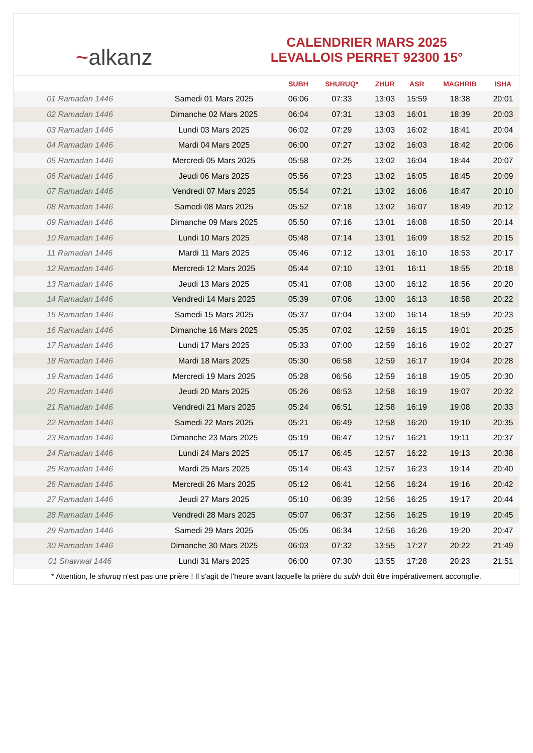~alkanz
CALENDRIER MARS 2025
LEVALLOIS PERRET 92300 15°
| | | SUBH | SHURUQ* | ZHUR | ASR | MAGHRIB | ISHA |
| --- | --- | --- | --- | --- | --- | --- | --- |
| 01 Ramadan 1446 | Samedi 01 Mars 2025 | 06:06 | 07:33 | 13:03 | 15:59 | 18:38 | 20:01 |
| 02 Ramadan 1446 | Dimanche 02 Mars 2025 | 06:04 | 07:31 | 13:03 | 16:01 | 18:39 | 20:03 |
| 03 Ramadan 1446 | Lundi 03 Mars 2025 | 06:02 | 07:29 | 13:03 | 16:02 | 18:41 | 20:04 |
| 04 Ramadan 1446 | Mardi 04 Mars 2025 | 06:00 | 07:27 | 13:02 | 16:03 | 18:42 | 20:06 |
| 05 Ramadan 1446 | Mercredi 05 Mars 2025 | 05:58 | 07:25 | 13:02 | 16:04 | 18:44 | 20:07 |
| 06 Ramadan 1446 | Jeudi 06 Mars 2025 | 05:56 | 07:23 | 13:02 | 16:05 | 18:45 | 20:09 |
| 07 Ramadan 1446 | Vendredi 07 Mars 2025 | 05:54 | 07:21 | 13:02 | 16:06 | 18:47 | 20:10 |
| 08 Ramadan 1446 | Samedi 08 Mars 2025 | 05:52 | 07:18 | 13:02 | 16:07 | 18:49 | 20:12 |
| 09 Ramadan 1446 | Dimanche 09 Mars 2025 | 05:50 | 07:16 | 13:01 | 16:08 | 18:50 | 20:14 |
| 10 Ramadan 1446 | Lundi 10 Mars 2025 | 05:48 | 07:14 | 13:01 | 16:09 | 18:52 | 20:15 |
| 11 Ramadan 1446 | Mardi 11 Mars 2025 | 05:46 | 07:12 | 13:01 | 16:10 | 18:53 | 20:17 |
| 12 Ramadan 1446 | Mercredi 12 Mars 2025 | 05:44 | 07:10 | 13:01 | 16:11 | 18:55 | 20:18 |
| 13 Ramadan 1446 | Jeudi 13 Mars 2025 | 05:41 | 07:08 | 13:00 | 16:12 | 18:56 | 20:20 |
| 14 Ramadan 1446 | Vendredi 14 Mars 2025 | 05:39 | 07:06 | 13:00 | 16:13 | 18:58 | 20:22 |
| 15 Ramadan 1446 | Samedi 15 Mars 2025 | 05:37 | 07:04 | 13:00 | 16:14 | 18:59 | 20:23 |
| 16 Ramadan 1446 | Dimanche 16 Mars 2025 | 05:35 | 07:02 | 12:59 | 16:15 | 19:01 | 20:25 |
| 17 Ramadan 1446 | Lundi 17 Mars 2025 | 05:33 | 07:00 | 12:59 | 16:16 | 19:02 | 20:27 |
| 18 Ramadan 1446 | Mardi 18 Mars 2025 | 05:30 | 06:58 | 12:59 | 16:17 | 19:04 | 20:28 |
| 19 Ramadan 1446 | Mercredi 19 Mars 2025 | 05:28 | 06:56 | 12:59 | 16:18 | 19:05 | 20:30 |
| 20 Ramadan 1446 | Jeudi 20 Mars 2025 | 05:26 | 06:53 | 12:58 | 16:19 | 19:07 | 20:32 |
| 21 Ramadan 1446 | Vendredi 21 Mars 2025 | 05:24 | 06:51 | 12:58 | 16:19 | 19:08 | 20:33 |
| 22 Ramadan 1446 | Samedi 22 Mars 2025 | 05:21 | 06:49 | 12:58 | 16:20 | 19:10 | 20:35 |
| 23 Ramadan 1446 | Dimanche 23 Mars 2025 | 05:19 | 06:47 | 12:57 | 16:21 | 19:11 | 20:37 |
| 24 Ramadan 1446 | Lundi 24 Mars 2025 | 05:17 | 06:45 | 12:57 | 16:22 | 19:13 | 20:38 |
| 25 Ramadan 1446 | Mardi 25 Mars 2025 | 05:14 | 06:43 | 12:57 | 16:23 | 19:14 | 20:40 |
| 26 Ramadan 1446 | Mercredi 26 Mars 2025 | 05:12 | 06:41 | 12:56 | 16:24 | 19:16 | 20:42 |
| 27 Ramadan 1446 | Jeudi 27 Mars 2025 | 05:10 | 06:39 | 12:56 | 16:25 | 19:17 | 20:44 |
| 28 Ramadan 1446 | Vendredi 28 Mars 2025 | 05:07 | 06:37 | 12:56 | 16:25 | 19:19 | 20:45 |
| 29 Ramadan 1446 | Samedi 29 Mars 2025 | 05:05 | 06:34 | 12:56 | 16:26 | 19:20 | 20:47 |
| 30 Ramadan 1446 | Dimanche 30 Mars 2025 | 06:03 | 07:32 | 13:55 | 17:27 | 20:22 | 21:49 |
| 01 Shawwal 1446 | Lundi 31 Mars 2025 | 06:00 | 07:30 | 13:55 | 17:28 | 20:23 | 21:51 |
* Attention, le shuruq n'est pas une prière ! Il s'agit de l'heure avant laquelle la prière du subh doit être impérativement accomplie.